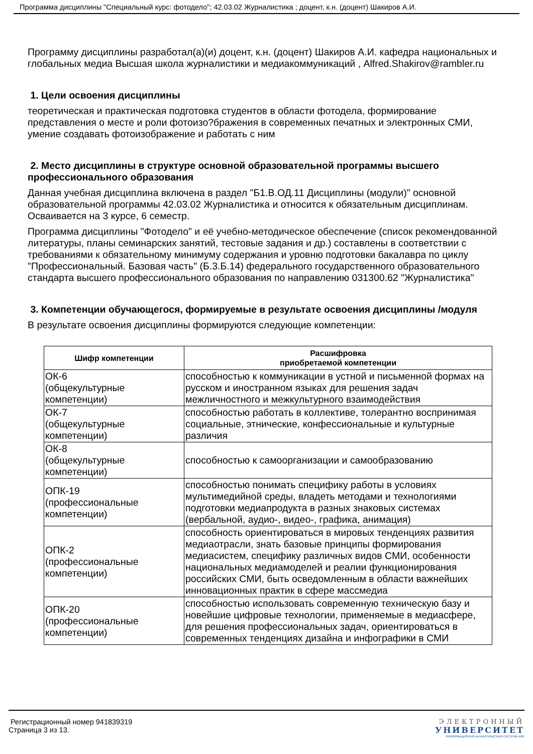Программа дисциплины "Специальный курс: фотодело"; 42.03.02 Журналистика ; доцент, к.н. (доцент) Шакиров А.И.
Программу дисциплины разработал(а)(и) доцент, к.н. (доцент) Шакиров А.И. кафедра национальных и глобальных медиа Высшая школа журналистики и медиакоммуникаций , Alfred.Shakirov@rambler.ru
1. Цели освоения дисциплины
теоретическая и практическая подготовка студентов в области фотодела, формирование представления о месте и роли фотоизо?бражения в современных печатных и электронных СМИ, умение создавать фотоизображение и работать с ним
2. Место дисциплины в структуре основной образовательной программы высшего профессионального образования
Данная учебная дисциплина включена в раздел "Б1.В.ОД.11 Дисциплины (модули)" основной образовательной программы 42.03.02 Журналистика и относится к обязательным дисциплинам. Осваивается на 3 курсе, 6 семестр.
Программа дисциплины "Фотодело" и её учебно-методическое обеспечение (список рекомендованной литературы, планы семинарских занятий, тестовые задания и др.) составлены в соответствии с требованиями к обязательному минимуму содержания и уровню подготовки бакалавра по циклу "Профессиональный. Базовая часть" (Б.3.Б.14) федерального государственного образовательного стандарта высшего профессионального образования по направлению 031300.62 "Журналистика"
3. Компетенции обучающегося, формируемые в результате освоения дисциплины /модуля
В результате освоения дисциплины формируются следующие компетенции:
| Шифр компетенции | Расшифровка приобретаемой компетенции |
| --- | --- |
| ОК-6 (общекультурные компетенции) | способностью к коммуникации в устной и письменной формах на русском и иностранном языках для решения задач межличностного и межкультурного взаимодействия |
| ОК-7 (общекультурные компетенции) | способностью работать в коллективе, толерантно воспринимая социальные, этнические, конфессиональные и культурные различия |
| ОК-8 (общекультурные компетенции) | способностью к самоорганизации и самообразованию |
| ОПК-19 (профессиональные компетенции) | способностью понимать специфику работы в условиях мультимедийной среды, владеть методами и технологиями подготовки медиапродукта в разных знаковых системах (вербальной, аудио-, видео-, графика, анимация) |
| ОПК-2 (профессиональные компетенции) | способность ориентироваться в мировых тенденциях развития медиаотрасли, знать базовые принципы формирования медиасистем, специфику различных видов СМИ, особенности национальных медиамоделей и реалии функционирования российских СМИ, быть осведомленным в области важнейших инновационных практик в сфере массмедиа |
| ОПК-20 (профессиональные компетенции) | способностью использовать современную техническую базу и новейшие цифровые технологии, применяемые в медиасфере, для решения профессиональных задач, ориентироваться в современных тенденциях дизайна и инфографики в СМИ |
Регистрационный номер 941839319
Страница 3 из 13.
ЭЛЕКТРОННЫЙ
УНИВЕРСИТЕТ
ИНФОРМАЦИОННО-АНАЛИТИЧЕСКАЯ СИСТЕМА КФУ